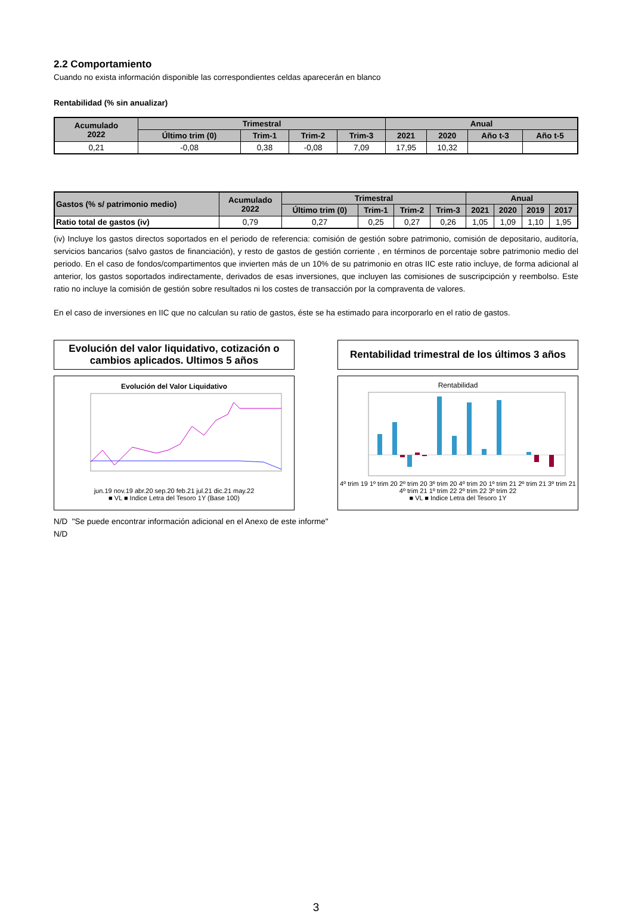2.2 Comportamiento
Cuando no exista información disponible las correspondientes celdas aparecerán en blanco
Rentabilidad (% sin anualizar)
| Acumulado 2022 | Trimestral | | | | Anual | | | |
| --- | --- | --- | --- | --- | --- | --- | --- | --- |
| | Último trim (0) | Trim-1 | Trim-2 | Trim-3 | 2021 | 2020 | Año t-3 | Año t-5 |
| 0,21 | -0,08 | 0,38 | -0,08 | 7,09 | 17,95 | 10,32 | | |
| Gastos (% s/ patrimonio medio) | Acumulado 2022 | Trimestral | | | | Anual | | | |
| --- | --- | --- | --- | --- | --- | --- | --- | --- | --- |
| | | Último trim (0) | Trim-1 | Trim-2 | Trim-3 | 2021 | 2020 | 2019 | 2017 |
| Ratio total de gastos (iv) | 0,79 | 0,27 | 0,25 | 0,27 | 0,26 | 1,05 | 1,09 | 1,10 | 1,95 |
(iv) Incluye los gastos directos soportados en el periodo de referencia: comisión de gestión sobre patrimonio, comisión de depositario, auditoría, servicios bancarios (salvo gastos de financiación), y resto de gastos de gestión corriente , en términos de porcentaje sobre patrimonio medio del periodo. En el caso de fondos/compartimentos que invierten más de un 10% de su patrimonio en otras IIC este ratio incluye, de forma adicional al anterior, los gastos soportados indirectamente, derivados de esas inversiones, que incluyen las comisiones de suscripcipción y reembolso. Este ratio no incluye la comisión de gestión sobre resultados ni los costes de transacción por la compraventa de valores.
En el caso de inversiones en IIC que no calculan su ratio de gastos, éste se ha estimado para incorporarlo en el ratio de gastos.
Evolución del valor liquidativo, cotización o cambios aplicados. Ultimos 5 años
Evolución del Valor Liquidativo
jun.19 nov.19 abr.20 sep.20 feb.21 jul.21 dic.21 may.22
■ VL ■ Indice Letra del Tesoro 1Y (Base 100)
Rentabilidad trimestral de los últimos 3 años
Rentabilidad
4º trim 19 1º trim 20 2º trim 20 3º trim 20 4º trim 20 1º trim 21 2º trim 21 3º trim 21 4º trim 21 1º trim 22 2º trim 22 3º trim 22
■ VL ■ Indice Letra del Tesoro 1Y
N/D "Se puede encontrar información adicional en el Anexo de este informe"
N/D
3